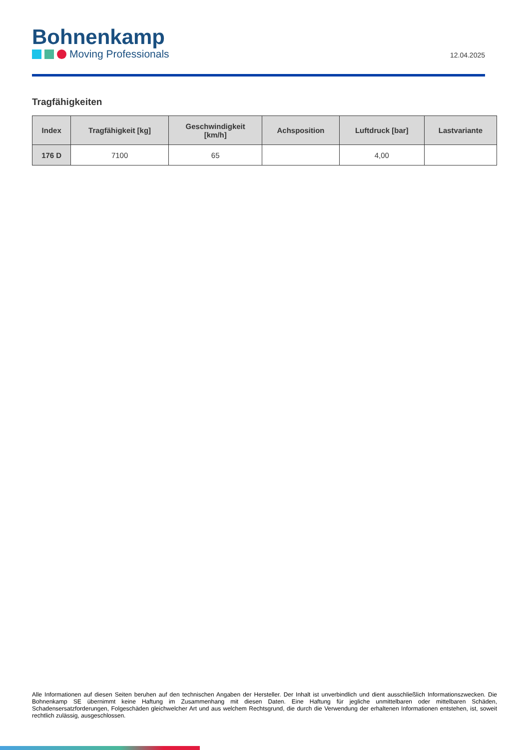Bohnenkamp
Moving Professionals
12.04.2025
Tragfähigkeiten
| Index | Tragfähigkeit [kg] | Geschwindigkeit [km/h] | Achsposition | Luftdruck [bar] | Lastvariante |
| --- | --- | --- | --- | --- | --- |
| 176 D | 7100 | 65 | | 4,00 | |
Alle Informationen auf diesen Seiten beruhen auf den technischen Angaben der Hersteller. Der Inhalt ist unverbindlich und dient ausschließlich Informationszwecken. Die Bohnenkamp SE übernimmt keine Haftung im Zusammenhang mit diesen Daten. Eine Haftung für jegliche unmittelbaren oder mittelbaren Schäden, Schadensersatzforderungen, Folgeschäden gleichwelcher Art und aus welchem Rechtsgrund, die durch die Verwendung der erhaltenen Informationen entstehen, ist, soweit rechtlich zulässig, ausgeschlossen.